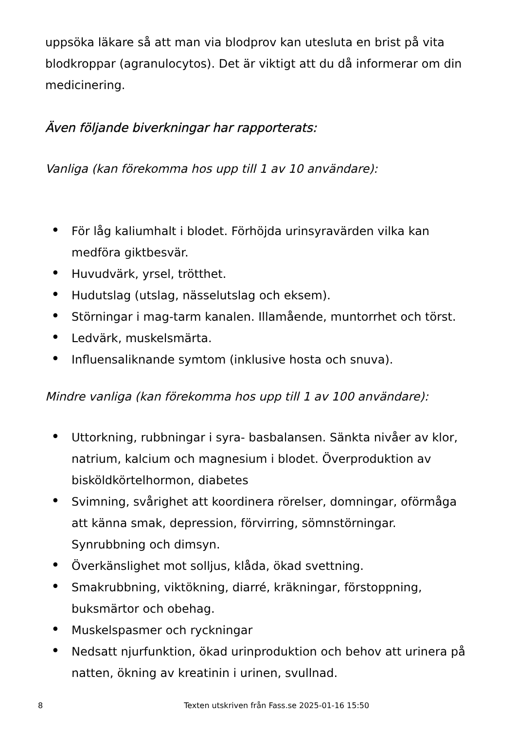uppsöka läkare så att man via blodprov kan utesluta en brist på vita blodkroppar (agranulocytos). Det är viktigt att du då informerar om din medicinering.
Även följande biverkningar har rapporterats:
Vanliga (kan förekomma hos upp till 1 av 10 användare):
• För låg kaliumhalt i blodet. Förhöjda urinsyravärden vilka kan medföra giktbesvär.
• Huvudvärk, yrsel, trötthet.
• Hudutslag (utslag, nässelutslag och eksem).
• Störningar i mag-tarm kanalen. Illamående, muntorrhet och törst.
• Ledvärk, muskelsmärta.
• Influensaliknande symtom (inklusive hosta och snuva).
Mindre vanliga (kan förekomma hos upp till 1 av 100 användare):
• Uttorkning, rubbningar i syra- basbalansen. Sänkta nivåer av klor, natrium, kalcium och magnesium i blodet. Överproduktion av bisköldkörtelhormon, diabetes
• Svimning, svårighet att koordinera rörelser, domningar, oförmåga att känna smak, depression, förvirring, sömnstörningar. Synrubbning och dimsyn.
• Överkänslighet mot solljus, klåda, ökad svettning.
• Smakrubbning, viktökning, diarré, kräkningar, förstoppning, buksmärtor och obehag.
• Muskelspasmer och ryckningar
• Nedsatt njurfunktion, ökad urinproduktion och behov att urinera på natten, ökning av kreatinin i urinen, svullnad.
8 Texten utskriven från Fass.se 2025-01-16 15:50